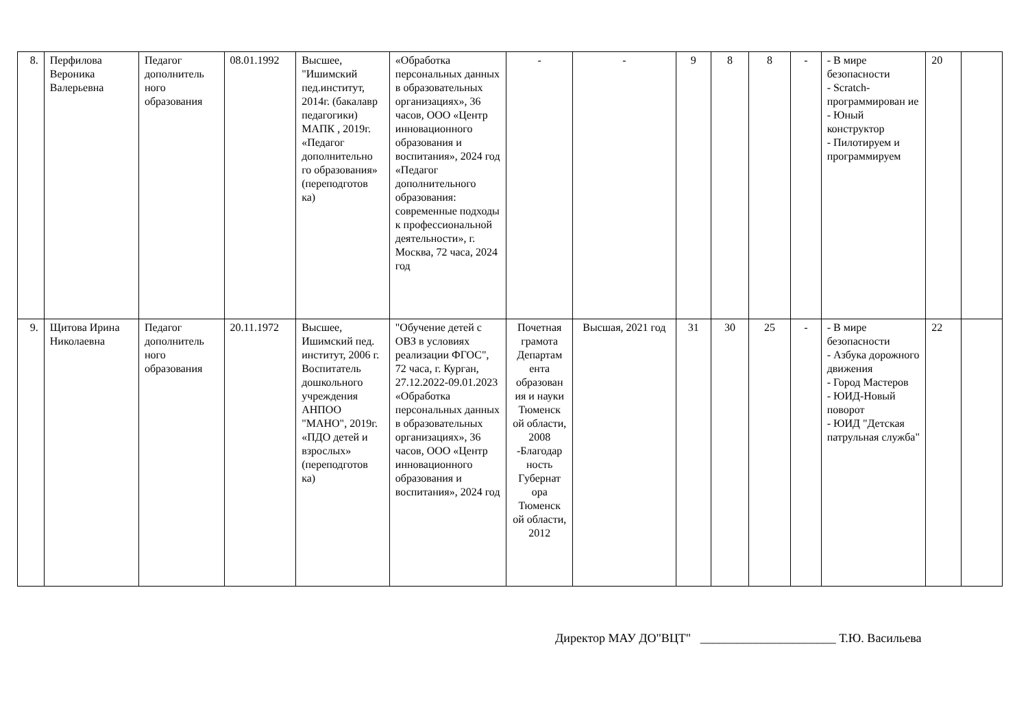| 8. | Перфилова Вероника Валерьевна | Педагог дополнитель ного образования | 08.01.1992 | Высшее, "Ишимский пед.институт, 2014г. (бакалавр педагогики) МАПК , 2019г. «Педагог дополнительно го образования» (переподготов ка) | «Обработка персональных данных в образовательных организациях», 36 часов, ООО «Центр инновационного образования и воспитания», 2024 год «Педагог дополнительного образования: современные подходы к профессиональной деятельности», г. Москва, 72 часа, 2024 год | - | - | 9 | 8 | 8 | - | - В мире безопасности - Scratch-программирован ие - Юный конструктор - Пилотируем и программируем | 20 | |
| 9. | Щитова Ирина Николаевна | Педагог дополнитель ного образования | 20.11.1972 | Высшее, Ишимский пед. институт, 2006 г. Воспитатель дошкольного учреждения АНПОО "МАНО", 2019г. «ПДО детей и взрослых» (переподготов ка) | "Обучение детей с ОВЗ в условиях реализации ФГОС", 72 часа, г. Курган, 27.12.2022-09.01.2023 «Обработка персональных данных в образовательных организациях», 36 часов, ООО «Центр инновационного образования и воспитания», 2024 год | Почетная грамота Департам ента образован ия и науки Тюменск ой области, 2008 -Благодар ность Губернат ора Тюменск ой области, 2012 | Высшая, 2021 год | 31 | 30 | 25 | - | - В мире безопасности - Азбука дорожного движения - Город Мастеров - ЮИД-Новый поворот - ЮИД "Детская патрульная служба" | 22 | |
Директор МАУ ДО"ВЦТ" ______________________ Т.Ю. Васильева